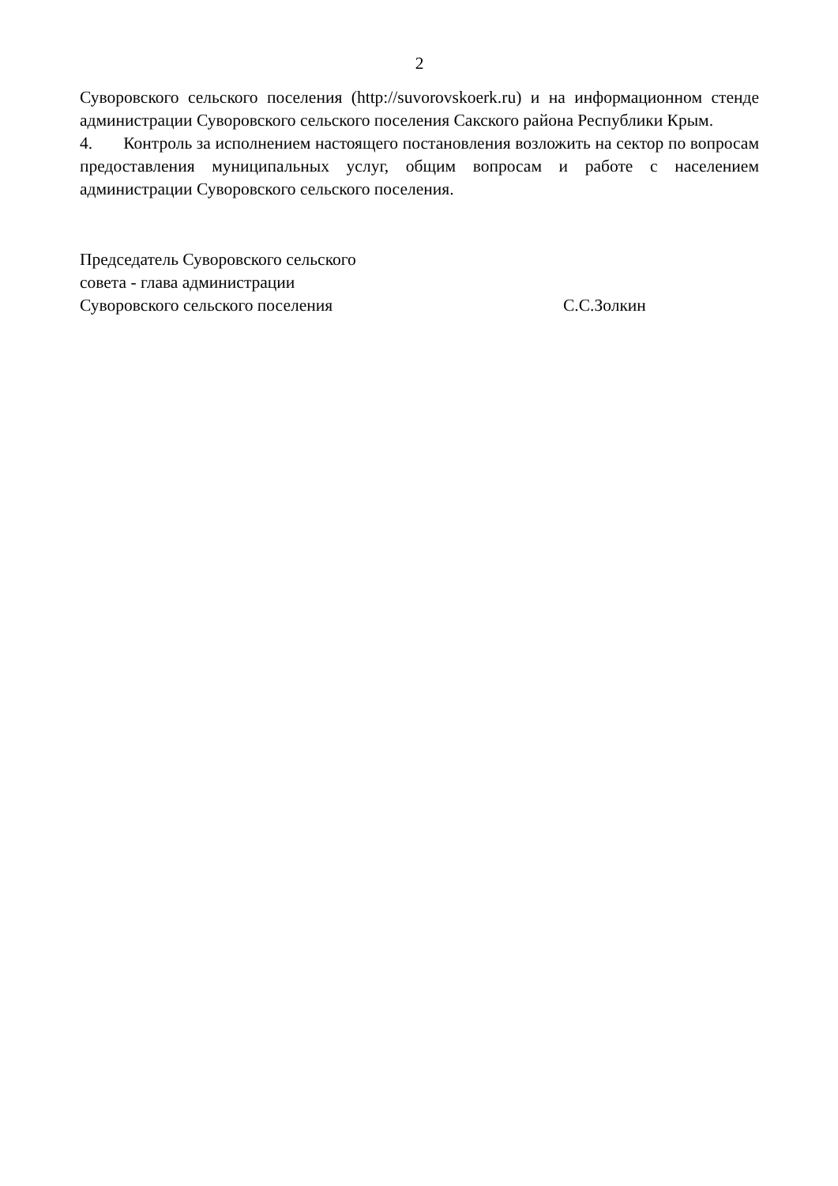2
Суворовского сельского поселения (http://suvorovskoerk.ru) и на информационном стенде администрации Суворовского сельского поселения Сакского района Республики Крым.
4. Контроль за исполнением настоящего постановления возложить на сектор по вопросам предоставления муниципальных услуг, общим вопросам и работе с населением администрации Суворовского сельского поселения.
Председатель Суворовского сельского
совета - глава администрации
Суворовского сельского поселения
С.С.Золкин